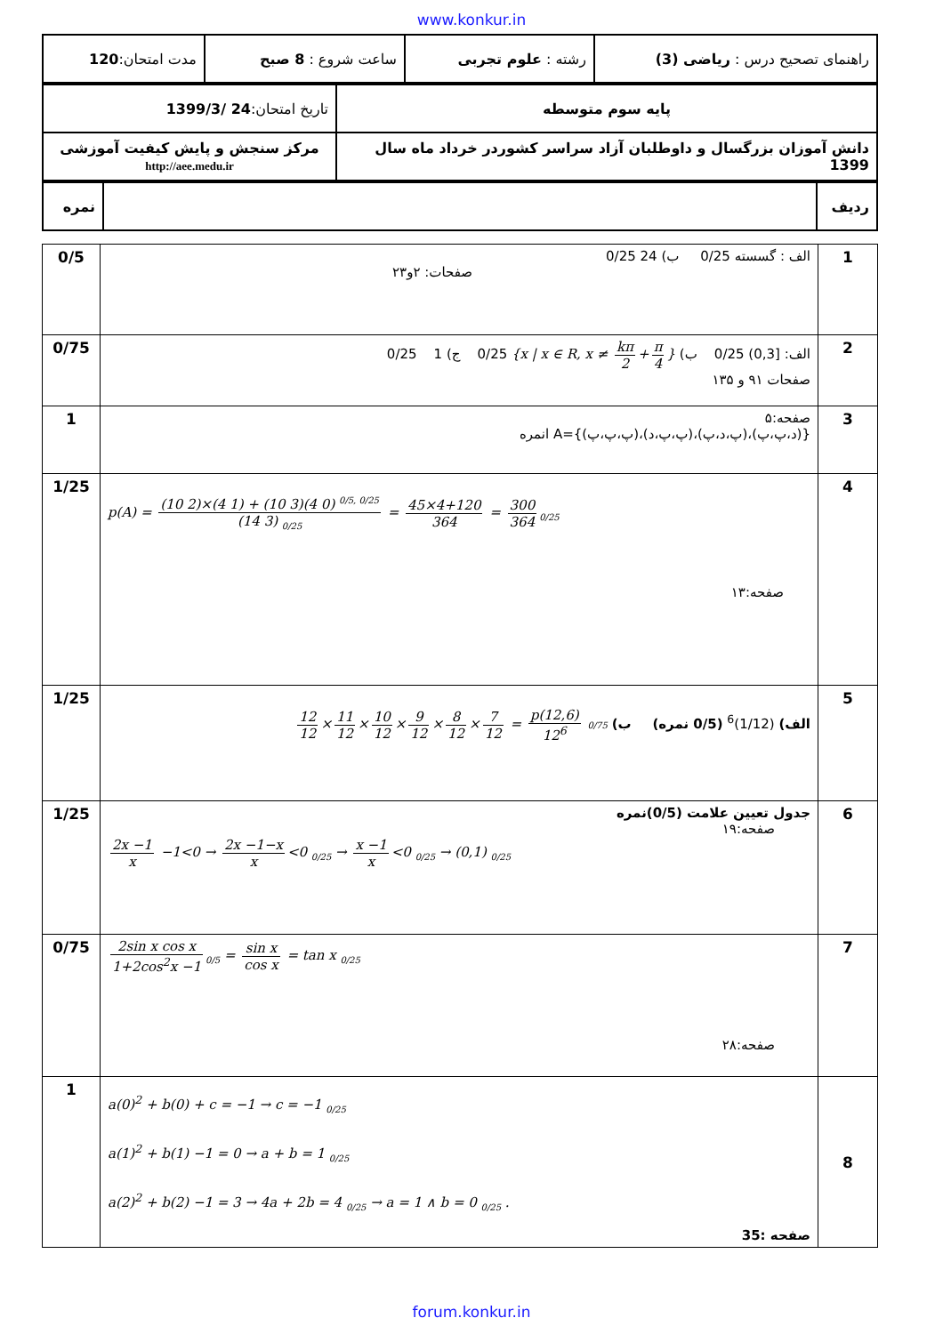www.konkur.in
| راهنمای تصحیح درس : ریاضی (3) | رشته : علوم تجربی | ساعت شروع : 8 صبح | مدت امتحان: 120 |
| پایه سوم متوسطه | تاریخ امتحان: 24 /1399/3 |
| دانش آموزان بزرگسال و داوطلبان آزاد سراسر کشوردر خرداد ماه سال 1399 | مرکز سنجش و پایش کیفیت آموزشی http://aee.medu.ir |
| ردیف | | نمره |
| 1 | الف : گسسته 0/25 ب) 24 0/25 صفحات: ۲و۲۳ | 0/5 |
| 2 | الف: [0,3) 0/25 ب) {x / x ∈ R, x ≠ kπ 2 + π 4 } 0/25 ج) 1 0/25 صفحات ۹۱ و ۱۳۵ | 0/75 |
| 3 | صفحه:۵ {(د،پ،پ)،(پ،د،پ)،(پ،پ،د)،(پ،پ،پ)}=A انمره | 1 |
| 4 | p(A) = (10 2)×(4 1) + (10 3)(4 0) <sup>0/5, 0/25</sup> (14 3) <sub>0/25</sub> = 45×4+120 364 = 300 364<sub>0/25</sub> صفحه:۱۳ | 1/25 |
| 5 | الف) (1/12)<sup>6</sup> (0/5 نمره) ب) 12 12 × 11 12 × 10 12 × 9 12 × 8 12 × 7 12 = p(12,6) 12<sup>6</sup> 0/75 | 1/25 |
| 6 | جدول تعیین علامت (0/5)نمره صفحه:۱۹ 2x −1 x −1<0 → 2x −1−x x <0 <sub>0/25</sub> → x −1 x <0 <sub>0/25</sub> → (0,1) <sub>0/25</sub> | 1/25 |
| 7 | 2sin x cos x 1+2cos<sup>2</sup>x −1<sub>0/5</sub> = sin x cos x = tan x <sub>0/25</sub> صفحه:۲۸ | 0/75 |
| 8 | a(0)<sup>2</sup> + b(0) + c = −1 → c = −1 <sub>0/25</sub> a(1)<sup>2</sup> + b(1) −1 = 0 → a + b = 1 <sub>0/25</sub> a(2)<sup>2</sup> + b(2) −1 = 3 → 4a + 2b = 4 <sub>0/25</sub> → a = 1 ∧ b = 0 <sub>0/25</sub> . صفحه :35 | 1 |
forum.konkur.in